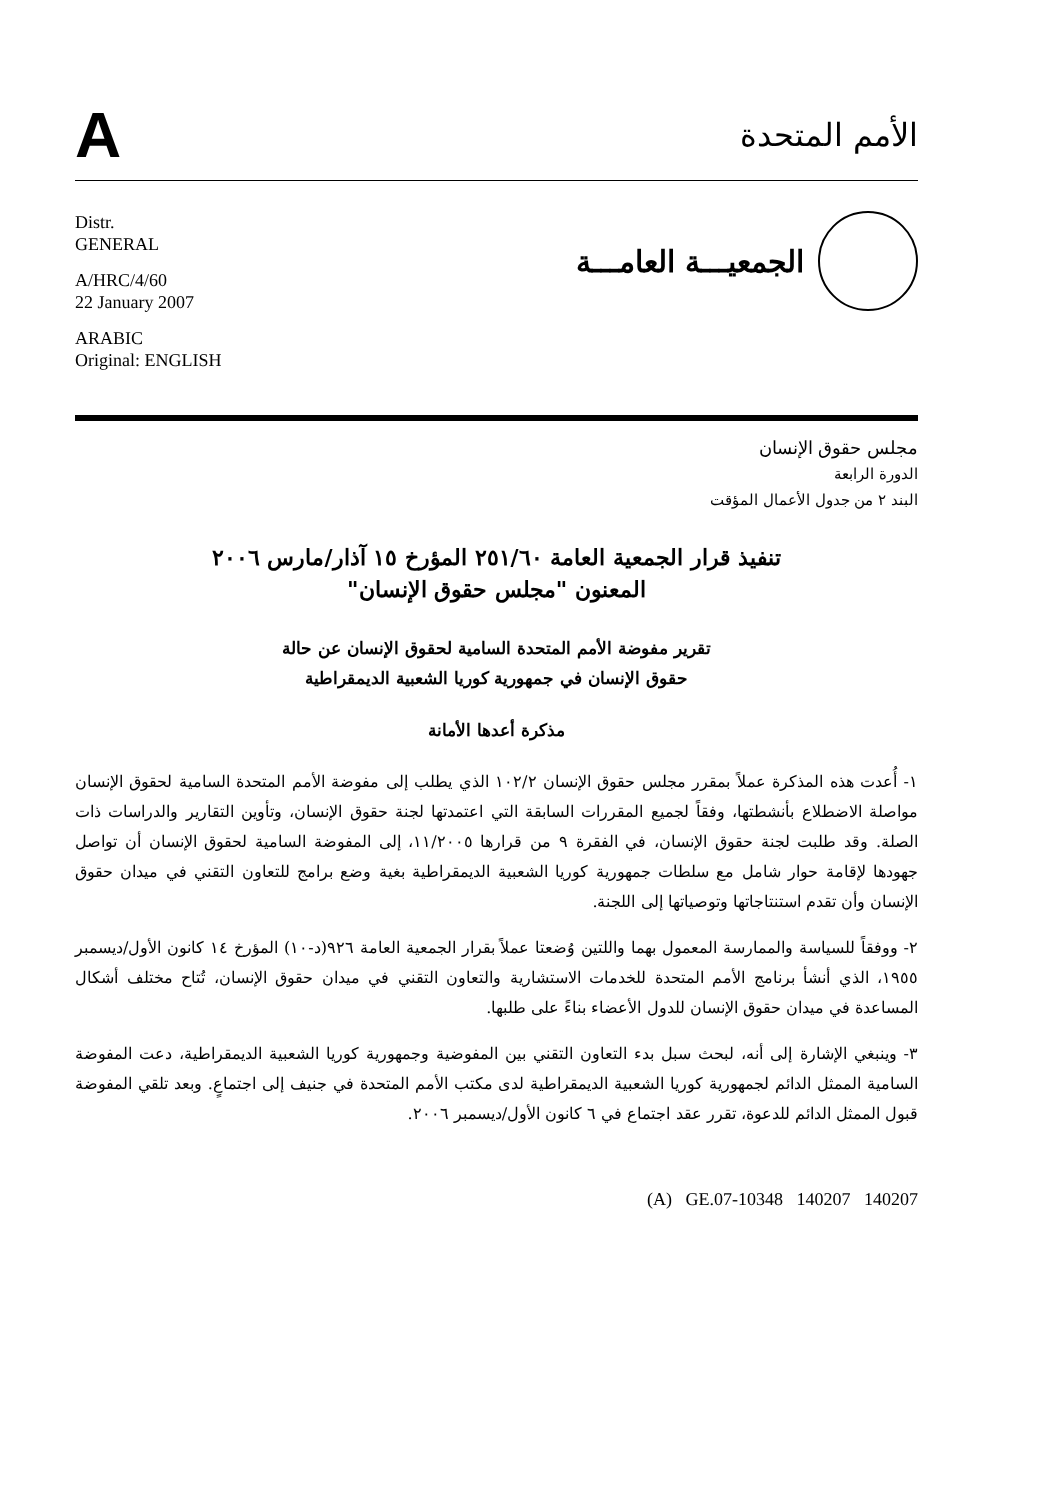A
الأمم المتحدة
Distr.
GENERAL
A/HRC/4/60
22 January 2007
ARABIC
Original: ENGLISH
الجمعيـــة العامـــة
مجلس حقوق الإنسان
الدورة الرابعة
البند ٢ من جدول الأعمال المؤقت
تنفيذ قرار الجمعية العامة ٢٥١/٦٠ المؤرخ ١٥ آذار/مارس ٢٠٠٦
المعنون "مجلس حقوق الإنسان"
تقرير مفوضة الأمم المتحدة السامية لحقوق الإنسان عن حالة
حقوق الإنسان في جمهورية كوريا الشعبية الديمقراطية
مذكرة أعدها الأمانة
١- أُعدت هذه المذكرة عملاً بمقرر مجلس حقوق الإنسان ١٠٢/٢ الذي يطلب إلى مفوضة الأمم المتحدة السامية لحقوق الإنسان مواصلة الاضطلاع بأنشطتها، وفقاً لجميع المقررات السابقة التي اعتمدتها لجنة حقوق الإنسان، وتأوين التقارير والدراسات ذات الصلة. وقد طلبت لجنة حقوق الإنسان، في الفقرة ٩ من قرارها ١١/٢٠٠٥، إلى المفوضة السامية لحقوق الإنسان أن تواصل جهودها لإقامة حوار شامل مع سلطات جمهورية كوريا الشعبية الديمقراطية بغية وضع برامج للتعاون التقني في ميدان حقوق الإنسان وأن تقدم استنتاجاتها وتوصياتها إلى اللجنة.
٢- ووفقاً للسياسة والممارسة المعمول بهما واللتين وُضعتا عملاً بقرار الجمعية العامة ٩٢٦(د-١٠) المؤرخ ١٤ كانون الأول/ديسمبر ١٩٥٥، الذي أنشأ برنامج الأمم المتحدة للخدمات الاستشارية والتعاون التقني في ميدان حقوق الإنسان، تُتاح مختلف أشكال المساعدة في ميدان حقوق الإنسان للدول الأعضاء بناءً على طلبها.
٣- وينبغي الإشارة إلى أنه، لبحث سبل بدء التعاون التقني بين المفوضية وجمهورية كوريا الشعبية الديمقراطية، دعت المفوضة السامية الممثل الدائم لجمهورية كوريا الشعبية الديمقراطية لدى مكتب الأمم المتحدة في جنيف إلى اجتماعٍ. وبعد تلقي المفوضة قبول الممثل الدائم للدعوة، تقرر عقد اجتماع في ٦ كانون الأول/ديسمبر ٢٠٠٦.
(A) GE.07-10348 140207 140207